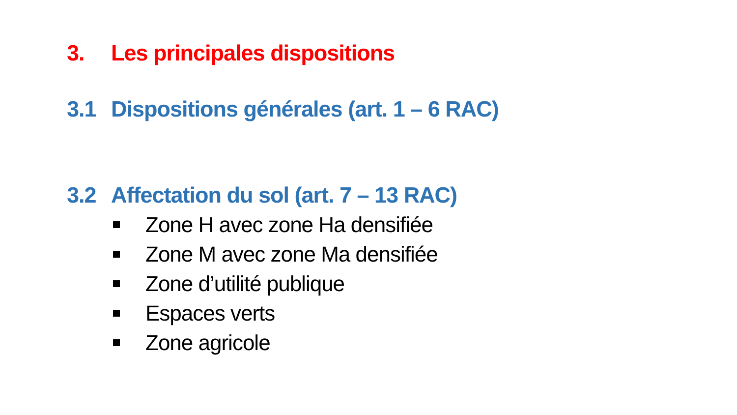3. Les principales dispositions
3.1 Dispositions générales (art. 1 – 6 RAC)
3.2 Affectation du sol (art. 7 – 13 RAC)
Zone H avec zone Ha densifiée
Zone M avec zone Ma densifiée
Zone d’utilité publique
Espaces verts
Zone agricole